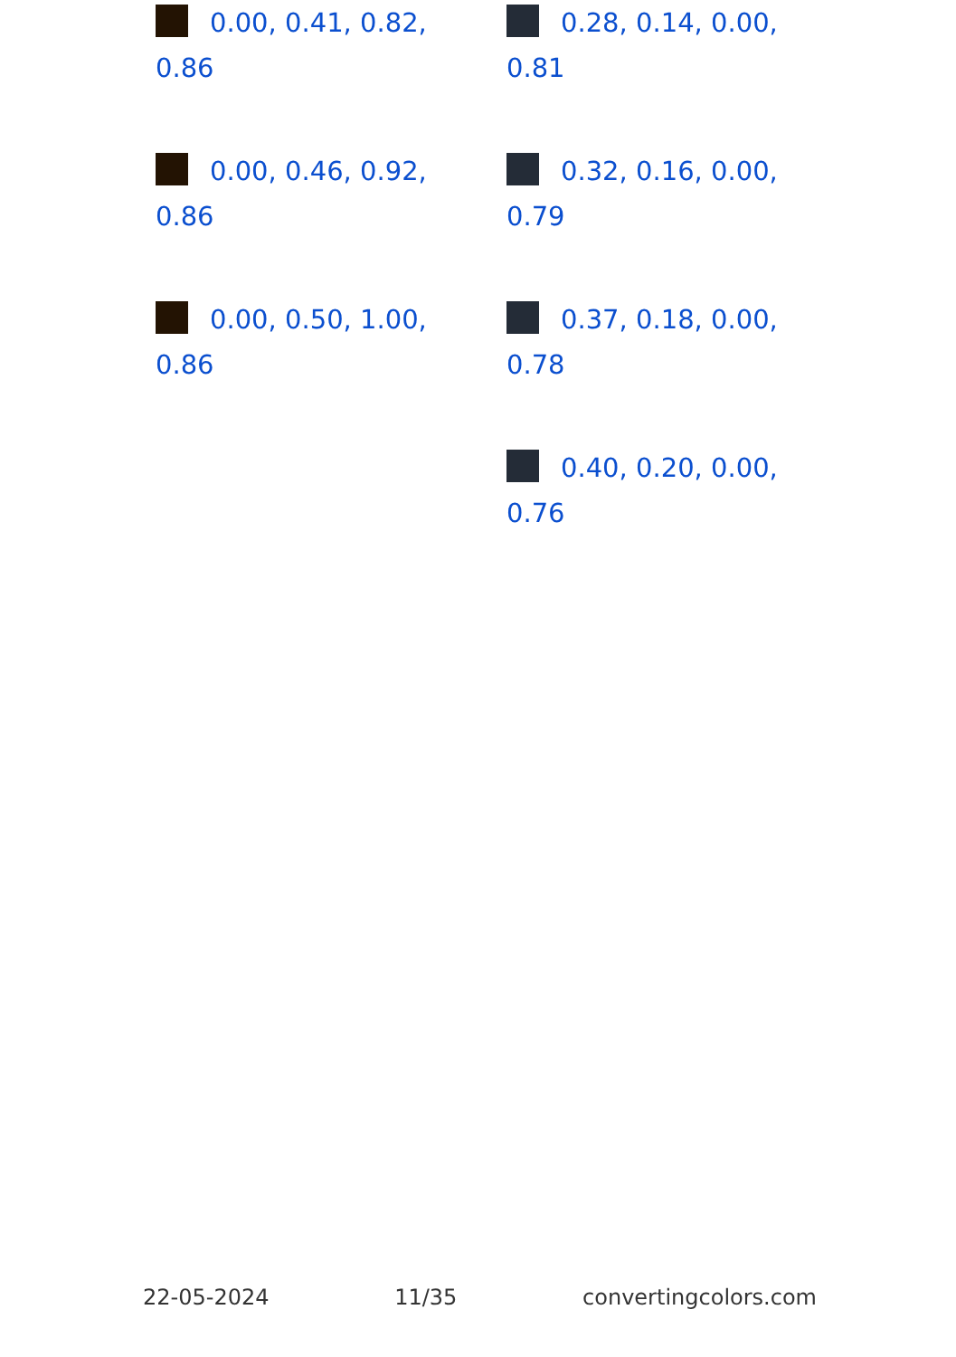0.00, 0.41, 0.82, 0.86
0.00, 0.46, 0.92, 0.86
0.00, 0.50, 1.00, 0.86
0.28, 0.14, 0.00, 0.81
0.32, 0.16, 0.00, 0.79
0.37, 0.18, 0.00, 0.78
0.40, 0.20, 0.00, 0.76
22-05-2024 11/35 convertingcolors.com